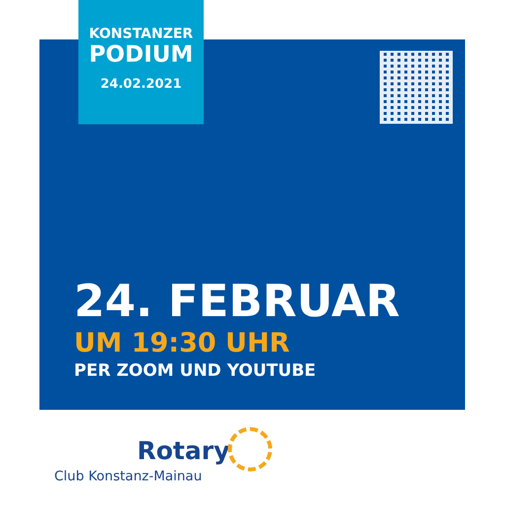KONSTANZER
PODIUM
24.02.2021
24. FEBRUAR
UM 19:30 UHR
PER ZOOM UND YOUTUBE
Rotary
Club Konstanz-Mainau